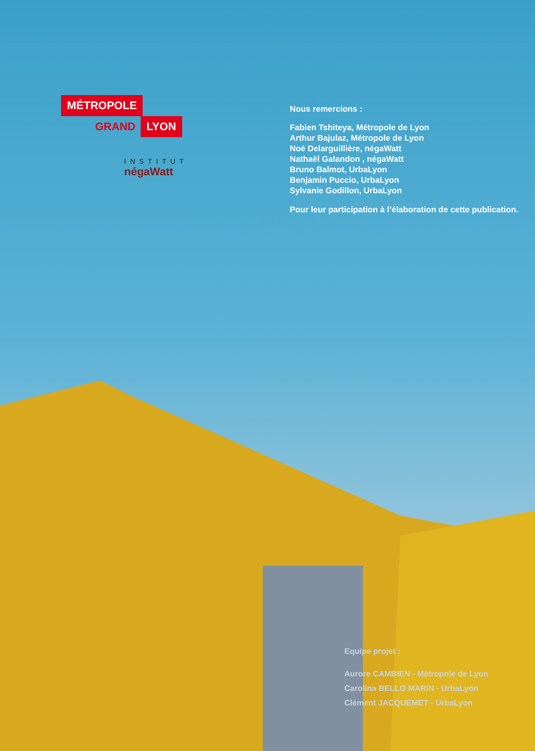MÉTROPOLE
GRAND LYON
INSTITUT
négaWatt
Nous remercions :
Fabien Tshiteya, Métropole de Lyon
Arthur Bajulaz, Métropole de Lyon
Noé Delarguillière, négaWatt
Nathaël Galandon , négaWatt
Bruno Balmot, UrbaLyon
Benjamin Puccio, UrbaLyon
Sylvanie Godillon, UrbaLyon
Pour leur participation à l’élaboration de cette publication.
Equipe projet :
Aurore CAMBIEN - Métropole de Lyon
Carolina BELLO MARIN - UrbaLyon
Clément JACQUEMET - UrbaLyon